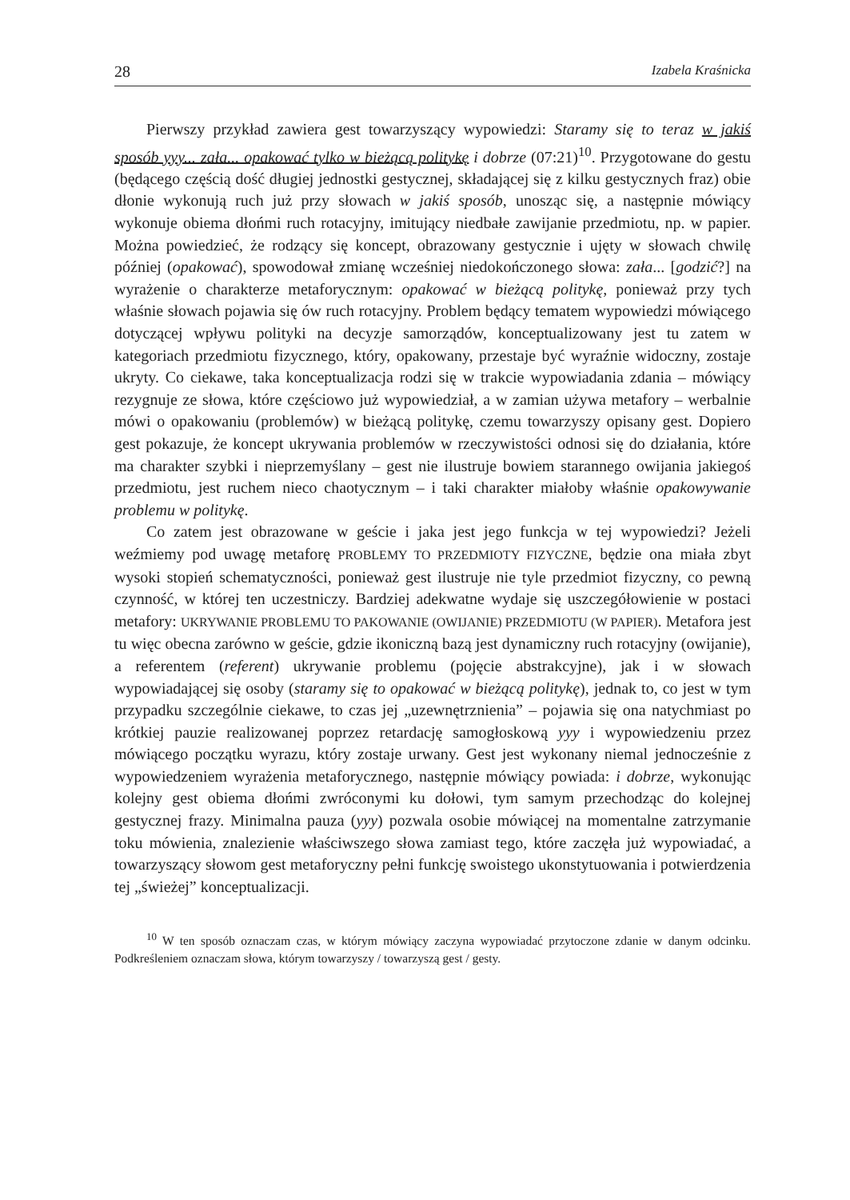28 Izabela Kraśnicka
Pierwszy przykład zawiera gest towarzyszący wypowiedzi: Staramy się to teraz w jakiś sposób yyy... zała... opakować tylko w bieżącą politykę i dobrze (07:21)<sup>10</sup>. Przygotowane do gestu (będącego częścią dość długiej jednostki gestycznej, składającej się z kilku gestycznych fraz) obie dłonie wykonują ruch już przy słowach w jakiś sposób, unosząc się, a następnie mówiący wykonuje obiema dłońmi ruch rotacyjny, imitujący niedbałe zawijanie przedmiotu, np. w papier. Można powiedzieć, że rodzący się koncept, obrazowany gestycznie i ujęty w słowach chwilę później (opakować), spowodował zmianę wcześniej niedokończonego słowa: zała... [godzić?] na wyrażenie o charakterze metaforycznym: opakować w bieżącą politykę, ponieważ przy tych właśnie słowach pojawia się ów ruch rotacyjny. Problem będący tematem wypowiedzi mówiącego dotyczącej wpływu polityki na decyzje samorządów, konceptualizowany jest tu zatem w kategoriach przedmiotu fizycznego, który, opakowany, przestaje być wyraźnie widoczny, zostaje ukryty. Co ciekawe, taka konceptualizacja rodzi się w trakcie wypowiadania zdania – mówiący rezygnuje ze słowa, które częściowo już wypowiedział, a w zamian używa metafory – werbalnie mówi o opakowaniu (problemów) w bieżącą politykę, czemu towarzyszy opisany gest. Dopiero gest pokazuje, że koncept ukrywania problemów w rzeczywistości odnosi się do działania, które ma charakter szybki i nieprzemyślany – gest nie ilustruje bowiem starannego owijania jakiegoś przedmiotu, jest ruchem nieco chaotycznym – i taki charakter miałoby właśnie opakowywanie problemu w politykę.
Co zatem jest obrazowane w geście i jaka jest jego funkcja w tej wypowiedzi? Jeżeli weźmiemy pod uwagę metaforę PROBLEMY TO PRZEDMIOTY FIZYCZNE, będzie ona miała zbyt wysoki stopień schematyczności, ponieważ gest ilustruje nie tyle przedmiot fizyczny, co pewną czynność, w której ten uczestniczy. Bardziej adekwatne wydaje się uszczegółowienie w postaci metafory: UKRYWANIE PROBLEMU TO PAKOWANIE (OWIJANIE) PRZEDMIOTU (W PAPIER). Metafora jest tu więc obecna zarówno w geście, gdzie ikoniczną bazą jest dynamiczny ruch rotacyjny (owijanie), a referentem (referent) ukrywanie problemu (pojęcie abstrakcyjne), jak i w słowach wypowiadającej się osoby (staramy się to opakować w bieżącą politykę), jednak to, co jest w tym przypadku szczególnie ciekawe, to czas jej „uzewnętrznienia” – pojawia się ona natychmiast po krótkiej pauzie realizowanej poprzez retardację samogłoskową yyy i wypowiedzeniu przez mówiącego początku wyrazu, który zostaje urwany. Gest jest wykonany niemal jednocześnie z wypowiedzeniem wyrażenia metaforycznego, następnie mówiący powiada: i dobrze, wykonując kolejny gest obiema dłońmi zwróconymi ku dołowi, tym samym przechodząc do kolejnej gestycznej frazy. Minimalna pauza (yyy) pozwala osobie mówiącej na momentalne zatrzymanie toku mówienia, znalezienie właściwszego słowa zamiast tego, które zaczęła już wypowiadać, a towarzyszący słowom gest metaforyczny pełni funkcję swoistego ukonstytuowania i potwierdzenia tej „świeżej” konceptualizacji.
<sup>10</sup> W ten sposób oznaczam czas, w którym mówiący zaczyna wypowiadać przytoczone zdanie w danym odcinku. Podkreśleniem oznaczam słowa, którym towarzyszy / towarzyszą gest / gesty.